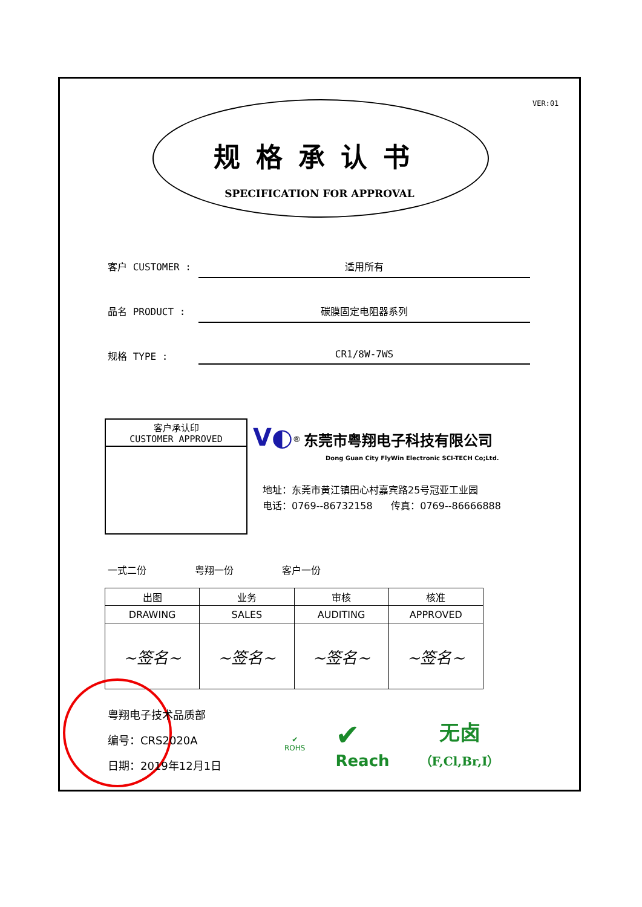VER:01
规格承认书
SPECIFICATION FOR APPROVAL
客户 CUSTOMER : 适用所有
品名 PRODUCT : 碳膜固定电阻器系列
规格 TYPE : CR1/8W-7WS
客户承认印
CUSTOMER APPROVED
V◐<sup>®</sup> 东莞市粤翔电子科技有限公司
Dong Guan City FlyWin Electronic SCI-TECH Co;Ltd.
地址：东莞市黄江镇田心村嘉宾路25号冠亚工业园
电话：0769--86732158 传真：0769--86666888
一式二份 粤翔一份 客户一份
| 出图 | 业务 | 审核 | 核准 |
| --- | --- | --- | --- |
| DRAWING | SALES | AUDITING | APPROVED |
| ~签名~ | ~签名~ | ~签名~ | ~签名~ |
粤翔电子技术品质部
编号：CRS2020A
日期：2019年12月1日
✔
ROHS
✔
Reach
无卤
（F,Cl,Br,I）